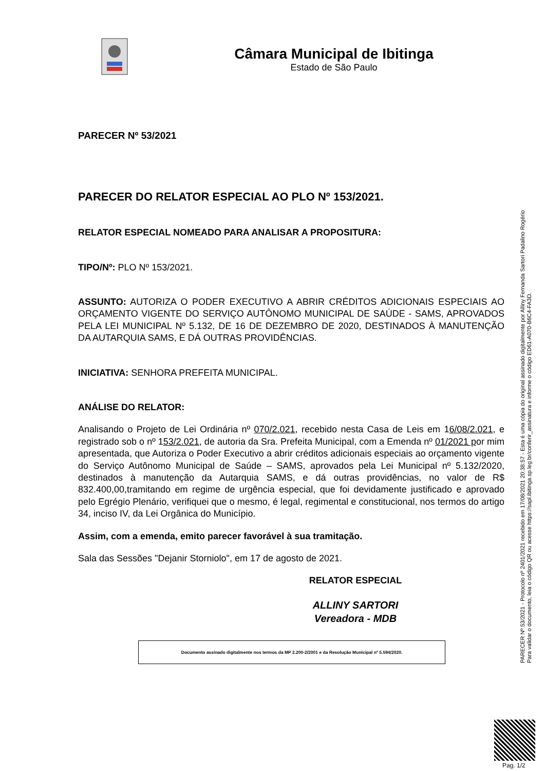Câmara Municipal de Ibitinga
Estado de São Paulo
PARECER Nº 53/2021
PARECER DO RELATOR ESPECIAL AO PLO Nº 153/2021.
RELATOR ESPECIAL NOMEADO PARA ANALISAR A PROPOSITURA:
TIPO/Nº: PLO Nº 153/2021.
ASSUNTO: AUTORIZA O PODER EXECUTIVO A ABRIR CRÉDITOS ADICIONAIS ESPECIAIS AO ORÇAMENTO VIGENTE DO SERVIÇO AUTÔNOMO MUNICIPAL DE SAÚDE - SAMS, APROVADOS PELA LEI MUNICIPAL Nº 5.132, DE 16 DE DEZEMBRO DE 2020, DESTINADOS À MANUTENÇÃO DA AUTARQUIA SAMS, E DÁ OUTRAS PROVIDÊNCIAS.
INICIATIVA: SENHORA PREFEITA MUNICIPAL.
ANÁLISE DO RELATOR:
Analisando o Projeto de Lei Ordinária nº 070/2.021, recebido nesta Casa de Leis em 16/08/2.021, e registrado sob o nº 153/2.021, de autoria da Sra. Prefeita Municipal, com a Emenda nº 01/2021 por mim apresentada, que Autoriza o Poder Executivo a abrir créditos adicionais especiais ao orçamento vigente do Serviço Autônomo Municipal de Saúde – SAMS, aprovados pela Lei Municipal nº 5.132/2020, destinados à manutenção da Autarquia SAMS, e dá outras providências, no valor de R$ 832.400,00,tramitando em regime de urgência especial, que foi devidamente justificado e aprovado pelo Egrégio Plenário, verifiquei que o mesmo, é legal, regimental e constitucional, nos termos do artigo 34, inciso IV, da Lei Orgânica do Município.
Assim, com a emenda, emito parecer favorável à sua tramitação.
Sala das Sessões "Dejanir Storniolo", em 17 de agosto de 2021.
RELATOR ESPECIAL
ALLINY SARTORI
Vereadora - MDB
Documento assinado digitalmente nos termos da MP 2.200-2/2001 e da Resolução Municipal nº 5.594/2020.
PARECER Nº 53/2021 - Protocolo nº 2401/2021 recebido em 17/08/2021 20:38:57 - Esta é uma cópia do original assinado digitalmente por Alliny Fernanda Sartori Padalino Rogério
Para validar o documento, leia o código QR ou acesse https://sapl.ibitinga.sp.leg.br/conferir_assinatura e informe o código ED61-A070-B6C4-FA3D.
Pag. 1/2